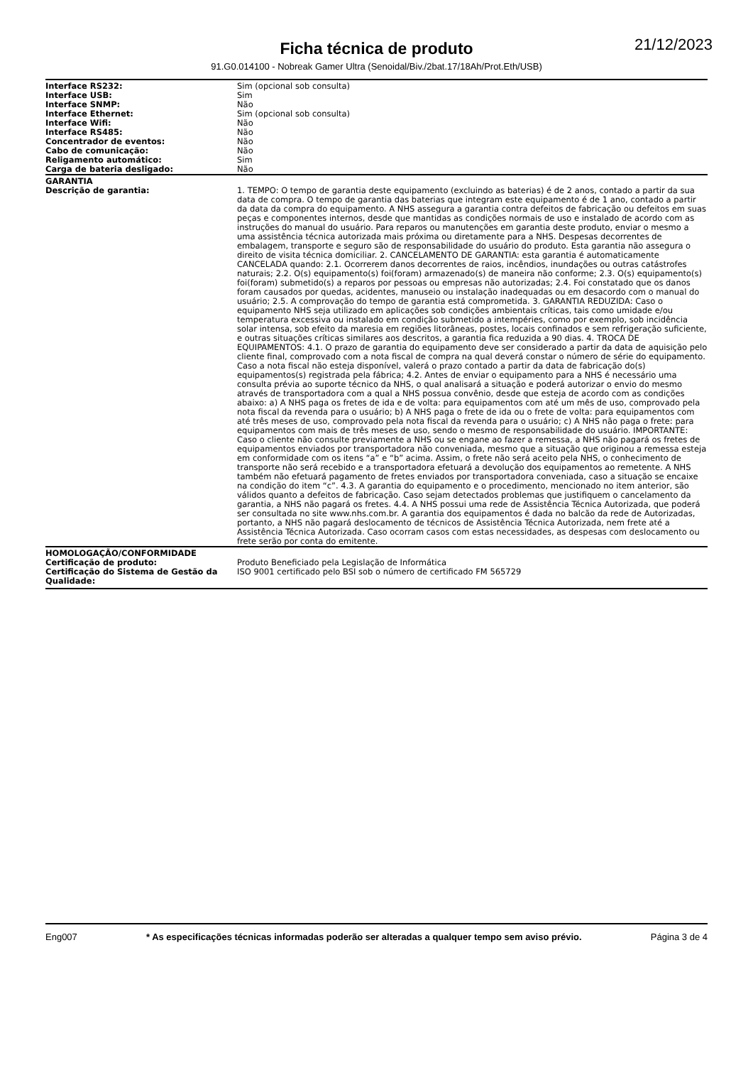21/12/2023
Ficha técnica de produto
91.G0.014100 - Nobreak Gamer Ultra (Senoidal/Biv./2bat.17/18Ah/Prot.Eth/USB)
| Interface RS232: | Sim (opcional sob consulta) |
| Interface USB: | Sim |
| Interface SNMP: | Não |
| Interface Ethernet: | Sim (opcional sob consulta) |
| Interface Wifi: | Não |
| Interface RS485: | Não |
| Concentrador de eventos: | Não |
| Cabo de comunicação: | Não |
| Religamento automático: | Sim |
| Carga de bateria desligado: | Não |
| GARANTIA | |
| Descrição de garantia: | 1. TEMPO: O tempo de garantia deste equipamento (excluindo as baterias) é de 2 anos, contado a partir da sua data de compra. O tempo de garantia das baterias que integram este equipamento é de 1 ano, contado a partir da data da compra do equipamento. A NHS assegura a garantia contra defeitos de fabricação ou defeitos em suas peças e componentes internos, desde que mantidas as condições normais de uso e instalado de acordo com as instruções do manual do usuário. Para reparos ou manutenções em garantia deste produto, enviar o mesmo a uma assistência técnica autorizada mais próxima ou diretamente para a NHS. Despesas decorrentes de embalagem, transporte e seguro são de responsabilidade do usuário do produto. Esta garantia não assegura o direito de visita técnica domiciliar. 2. CANCELAMENTO DE GARANTIA: esta garantia é automaticamente CANCELADA quando: 2.1. Ocorrerem danos decorrentes de raios, incêndios, inundações ou outras catástrofes naturais; 2.2. O(s) equipamento(s) foi(foram) armazenado(s) de maneira não conforme; 2.3. O(s) equipamento(s) foi(foram) submetido(s) a reparos por pessoas ou empresas não autorizadas; 2.4. Foi constatado que os danos foram causados por quedas, acidentes, manuseio ou instalação inadequadas ou em desacordo com o manual do usuário; 2.5. A comprovação do tempo de garantia está comprometida. 3. GARANTIA REDUZIDA: Caso o equipamento NHS seja utilizado em aplicações sob condições ambientais críticas, tais como umidade e/ou temperatura excessiva ou instalado em condição submetido a intempéries, como por exemplo, sob incidência solar intensa, sob efeito da maresia em regiões litorâneas, postes, locais confinados e sem refrigeração suficiente, e outras situações críticas similares aos descritos, a garantia fica reduzida a 90 dias. 4. TROCA DE EQUIPAMENTOS: 4.1. O prazo de garantia do equipamento deve ser considerado a partir da data de aquisição pelo cliente final, comprovado com a nota fiscal de compra na qual deverá constar o número de série do equipamento. Caso a nota fiscal não esteja disponível, valerá o prazo contado a partir da data de fabricação do(s) equipamentos(s) registrada pela fábrica; 4.2. Antes de enviar o equipamento para a NHS é necessário uma consulta prévia ao suporte técnico da NHS, o qual analisará a situação e poderá autorizar o envio do mesmo através de transportadora com a qual a NHS possua convênio, desde que esteja de acordo com as condições abaixo: a) A NHS paga os fretes de ida e de volta: para equipamentos com até um mês de uso, comprovado pela nota fiscal da revenda para o usuário; b) A NHS paga o frete de ida ou o frete de volta: para equipamentos com até três meses de uso, comprovado pela nota fiscal da revenda para o usuário; c) A NHS não paga o frete: para equipamentos com mais de três meses de uso, sendo o mesmo de responsabilidade do usuário. IMPORTANTE: Caso o cliente não consulte previamente a NHS ou se engane ao fazer a remessa, a NHS não pagará os fretes de equipamentos enviados por transportadora não conveniada, mesmo que a situação que originou a remessa esteja em conformidade com os itens “a” e “b” acima. Assim, o frete não será aceito pela NHS, o conhecimento de transporte não será recebido e a transportadora efetuará a devolução dos equipamentos ao remetente. A NHS também não efetuará pagamento de fretes enviados por transportadora conveniada, caso a situação se encaixe na condição do item “c”. 4.3. A garantia do equipamento e o procedimento, mencionado no item anterior, são válidos quanto a defeitos de fabricação. Caso sejam detectados problemas que justifiquem o cancelamento da garantia, a NHS não pagará os fretes. 4.4. A NHS possui uma rede de Assistência Técnica Autorizada, que poderá ser consultada no site www.nhs.com.br. A garantia dos equipamentos é dada no balcão da rede de Autorizadas, portanto, a NHS não pagará deslocamento de técnicos de Assistência Técnica Autorizada, nem frete até a Assistência Técnica Autorizada. Caso ocorram casos com estas necessidades, as despesas com deslocamento ou frete serão por conta do emitente. |
| HOMOLOGAÇÃO/CONFORMIDADE | |
| Certificação de produto: | Produto Beneficiado pela Legislação de Informática |
| Certificação do Sistema de Gestão da Qualidade: | ISO 9001 certificado pelo BSI sob o número de certificado FM 565729 |
Eng007 * As especificações técnicas informadas poderão ser alteradas a qualquer tempo sem aviso prévio. Página 3 de 4